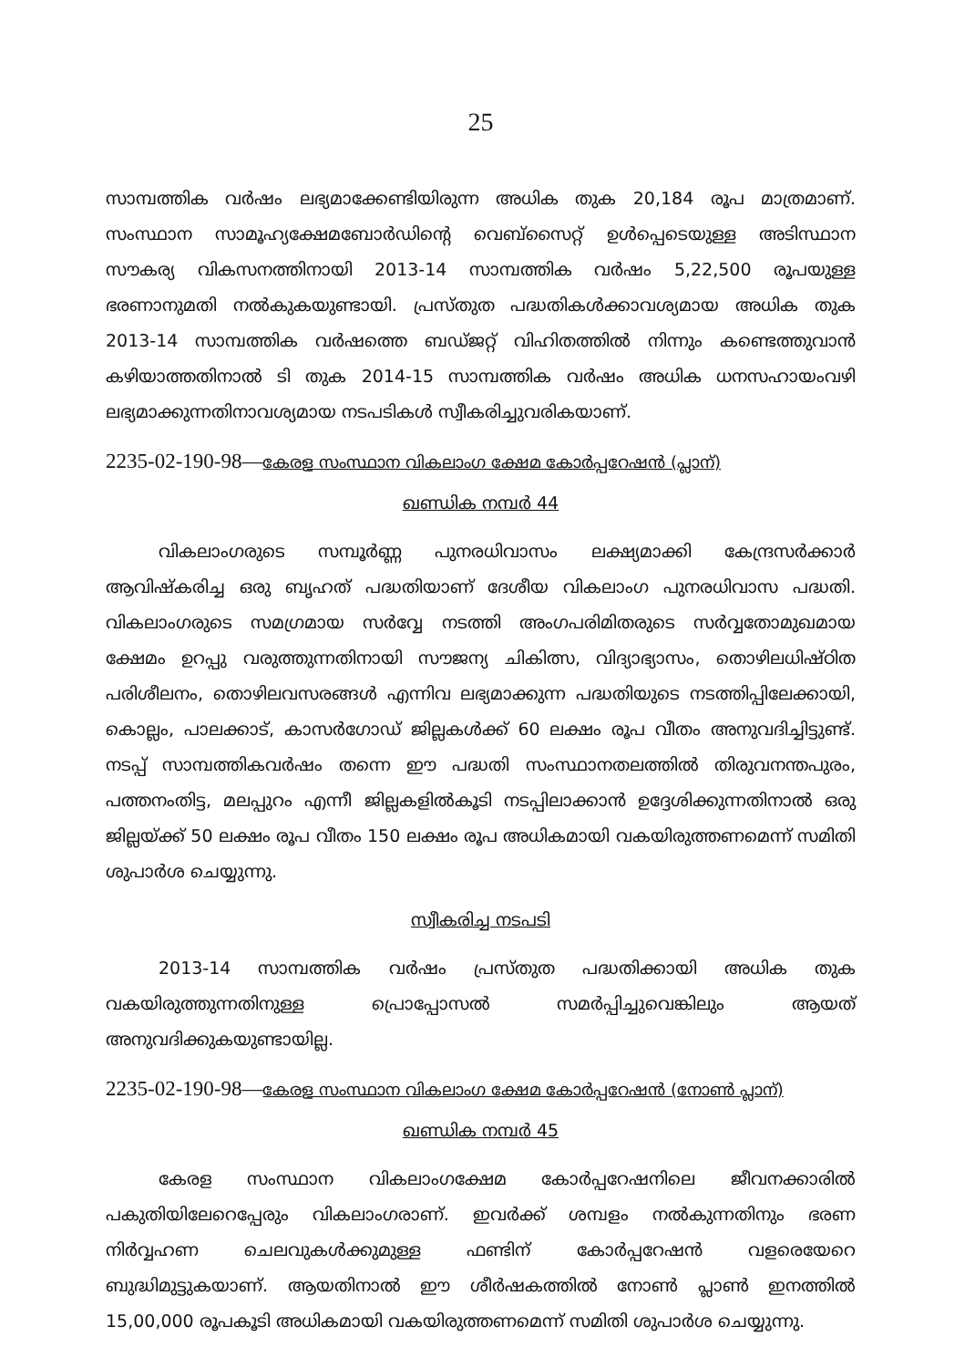25
സാമ്പത്തിക വർഷം ലഭ്യമാക്കേണ്ടിയിരുന്ന അധിക തുക 20,184 രൂപ മാത്രമാണ്. സംസ്ഥാന സാമൂഹ്യക്ഷേമബോർഡിന്റെ വെബ്സൈറ്റ് ഉൾപ്പെടെയുള്ള അടിസ്ഥാന സൗകര്യ വികസനത്തിനായി 2013-14 സാമ്പത്തിക വർഷം 5,22,500 രൂപയുള്ള ഭരണാനുമതി നൽകുകയുണ്ടായി. പ്രസ്തുത പദ്ധതികൾക്കാവശ്യമായ അധിക തുക 2013-14 സാമ്പത്തിക വർഷത്തെ ബഡ്ജറ്റ് വിഹിതത്തിൽ നിന്നും കണ്ടെത്തുവാൻ കഴിയാത്തതിനാൽ ടി തുക 2014-15 സാമ്പത്തിക വർഷം അധിക ധനസഹായംവഴി ലഭ്യമാക്കുന്നതിനാവശ്യമായ നടപടികൾ സ്വീകരിച്ചുവരികയാണ്.
2235-02-190-98—കേരള സംസ്ഥാന വികലാംഗ ക്ഷേമ കോർപ്പറേഷൻ (പ്ലാന്)
ഖണ്ഡിക നമ്പർ 44
വികലാംഗരുടെ സമ്പൂർണ്ണ പുനരധിവാസം ലക്ഷ്യമാക്കി കേന്ദ്രസർക്കാർ ആവിഷ്കരിച്ച ഒരു ബൃഹത് പദ്ധതിയാണ് ദേശീയ വികലാംഗ പുനരധിവാസ പദ്ധതി. വികലാംഗരുടെ സമഗ്രമായ സർവ്വേ നടത്തി അംഗപരിമിതരുടെ സർവ്വതോമുഖമായ ക്ഷേമം ഉറപ്പു വരുത്തുന്നതിനായി സൗജന്യ ചികിത്സ, വിദ്യാഭ്യാസം, തൊഴിലധിഷ്ഠിത പരിശീലനം, തൊഴിലവസരങ്ങൾ എന്നിവ ലഭ്യമാക്കുന്ന പദ്ധതിയുടെ നടത്തിപ്പിലേക്കായി, കൊല്ലം, പാലക്കാട്, കാസർഗോഡ് ജില്ലകൾക്ക് 60 ലക്ഷം രൂപ വീതം അനുവദിച്ചിട്ടുണ്ട്. നടപ്പ് സാമ്പത്തികവർഷം തന്നെ ഈ പദ്ധതി സംസ്ഥാനതലത്തിൽ തിരുവനന്തപുരം, പത്തനംതിട്ട, മലപ്പുറം എന്നീ ജില്ലകളിൽകൂടി നടപ്പിലാക്കാൻ ഉദ്ദേശിക്കുന്നതിനാൽ ഒരു ജില്ലയ്ക്ക് 50 ലക്ഷം രൂപ വീതം 150 ലക്ഷം രൂപ അധികമായി വകയിരുത്തണമെന്ന് സമിതി ശുപാർശ ചെയ്യുന്നു.
സ്വീകരിച്ച നടപടി
2013-14 സാമ്പത്തിക വർഷം പ്രസ്തുത പദ്ധതിക്കായി അധിക തുക വകയിരുത്തുന്നതിനുള്ള പ്രൊപ്പോസൽ സമർപ്പിച്ചുവെങ്കിലും ആയത് അനുവദിക്കുകയുണ്ടായില്ല.
2235-02-190-98—കേരള സംസ്ഥാന വികലാംഗ ക്ഷേമ കോർപ്പറേഷൻ (നോൺ പ്ലാന്)
ഖണ്ഡിക നമ്പർ 45
കേരള സംസ്ഥാന വികലാംഗക്ഷേമ കോർപ്പറേഷനിലെ ജീവനക്കാരിൽ പകുതിയിലേറെപ്പേരും വികലാംഗരാണ്. ഇവർക്ക് ശമ്പളം നൽകുന്നതിനും ഭരണ നിർവ്വഹണ ചെലവുകൾക്കുമുള്ള ഫണ്ടിന് കോർപ്പറേഷൻ വളരെയേറെ ബുദ്ധിമുട്ടുകയാണ്. ആയതിനാൽ ഈ ശീർഷകത്തിൽ നോൺ പ്ലാൺ ഇനത്തിൽ 15,00,000 രൂപകൂടി അധികമായി വകയിരുത്തണമെന്ന് സമിതി ശുപാർശ ചെയ്യുന്നു.